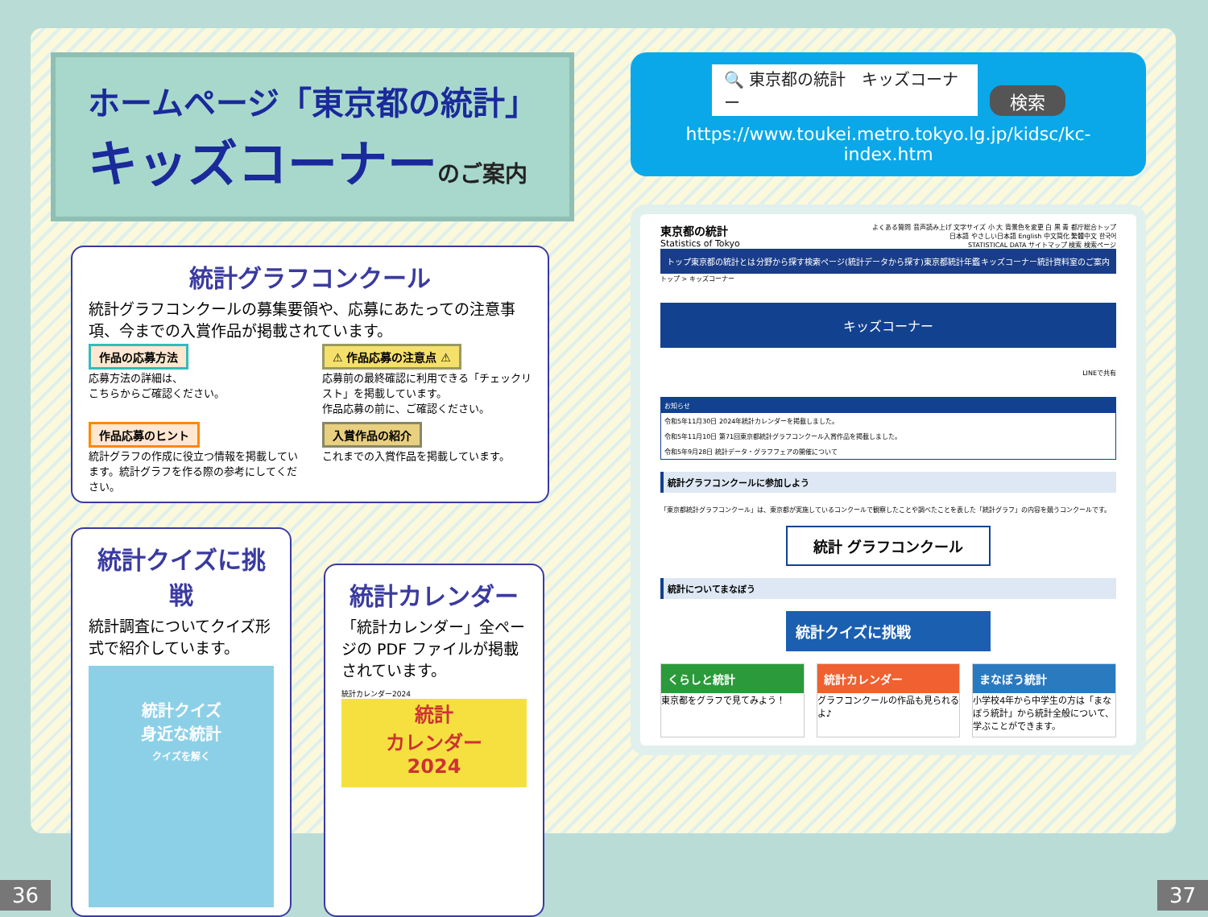ホームページ「東京都の統計」
キッズコーナーのご案内
統計グラフコンクール
統計グラフコンクールの募集要領や、応募にあたっての注意事項、今までの入賞作品が掲載されています。
作品の応募方法
応募方法の詳細は、
こちらからご確認ください。
⚠ 作品応募の注意点 ⚠
応募前の最終確認に利用できる「チェックリスト」を掲載しています。
作品応募の前に、ご確認ください。
作品応募のヒント
統計グラフの作成に役立つ情報を掲載しています。統計グラフを作る際の参考にしてください。
入賞作品の紹介
これまでの入賞作品を掲載しています。
統計クイズに挑戦
統計調査についてクイズ形式で紹介しています。
統計クイズ
身近な統計
クイズを解く
統計カレンダー
「統計カレンダー」全ページの PDF ファイルが掲載されています。
統計カレンダー2024
統計
カレンダー
2024
🔍 東京都の統計　キッズコーナー 検索
https://www.toukei.metro.tokyo.lg.jp/kidsc/kc-index.htm
東京都の統計
Statistics of Tokyo
よくある質問 音声読み上げ 文字サイズ 小 大 背景色を変更 白 黒 青 都庁総合トップ
日本語 やさしい日本語 English 中文简化 繁體中文 한국어
STATISTICAL DATA サイトマップ 検索 検索ページ
トップ 東京都の統計とは 分野から探す 検索ページ(統計データから探す) 東京都統計年鑑 キッズコーナー 統計資料室のご案内
トップ > キッズコーナー
キッズコーナー
LINEで共有
お知らせ
令和5年11月30日 2024年統計カレンダーを掲載しました。
令和5年11月10日 第71回東京都統計グラフコンクール入賞作品を掲載しました。
令和5年9月28日 統計データ・グラフフェアの開催について
統計グラフコンクールに参加しよう
「東京都統計グラフコンクール」は、東京都が実施しているコンクールで観察したことや調べたことを表した「統計グラフ」の内容を競うコンクールです。
統計 グラフコンクール
統計についてまなぼう
統計クイズに挑戦
くらしと統計
東京都をグラフで見てみよう！
統計カレンダー
グラフコンクールの作品も見られるよ♪
まなぼう統計
小学校4年から中学生の方は「まなぼう統計」から統計全般について、学ぶことができます。
36 37